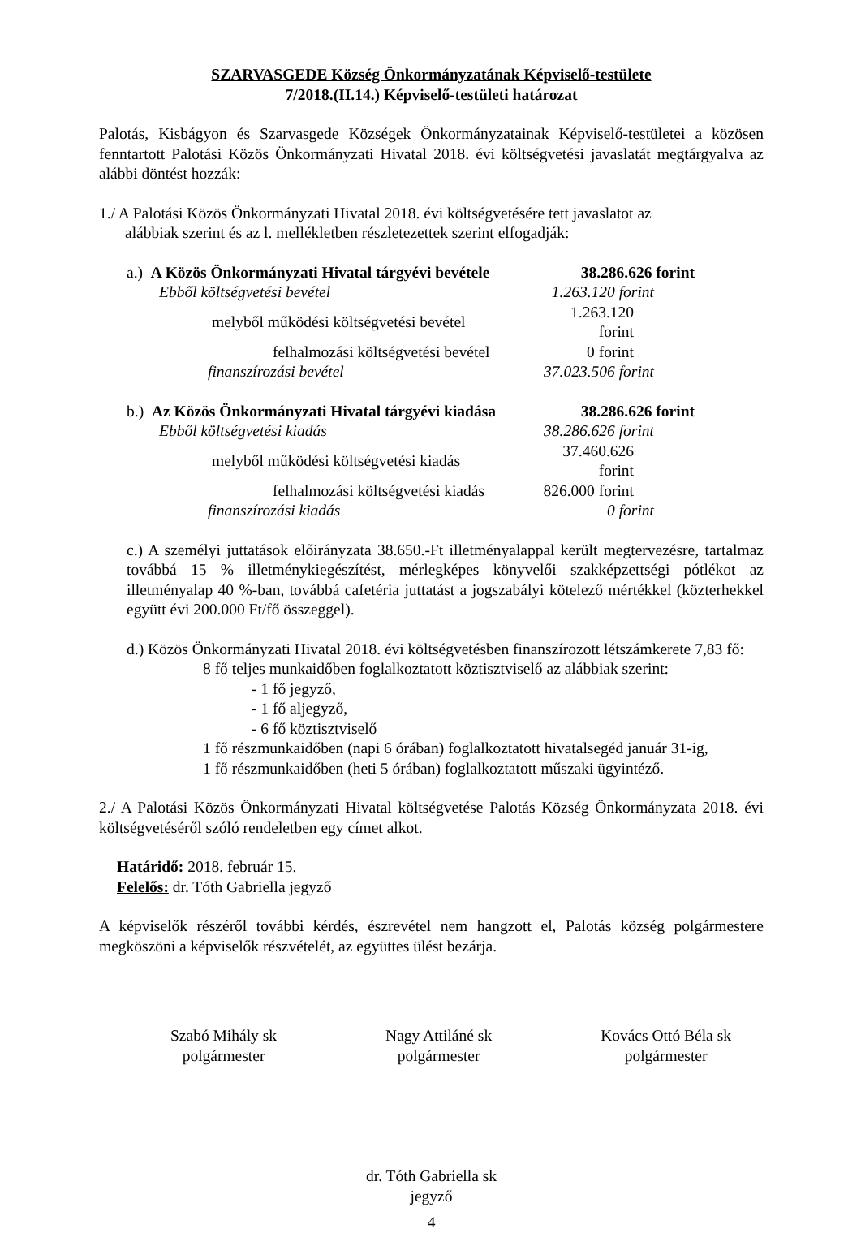SZARVASGEDE Község Önkormányzatának Képviselő-testülete
7/2018.(II.14.) Képviselő-testületi határozat
Palotás, Kisbágyon és Szarvasgede Községek Önkormányzatainak Képviselő-testületei a közösen fenntartott Palotási Közös Önkormányzati Hivatal 2018. évi költségvetési javaslatát megtárgyalva az alábbi döntést hozzák:
1./ A Palotási Közös Önkormányzati Hivatal 2018. évi költségvetésére tett javaslatot az
alábbiak szerint és az l. mellékletben részletezettek szerint elfogadják:
| a.) A Közös Önkormányzati Hivatal tárgyévi bevétele | 38.286.626 forint |
| Ebből költségvetési bevétel | 1.263.120 forint |
| melyből működési költségvetési bevétel | 1.263.120 forint |
| felhalmozási költségvetési bevétel | 0 forint |
| finanszírozási bevétel | 37.023.506 forint |
| b.) Az Közös Önkormányzati Hivatal tárgyévi kiadása | 38.286.626 forint |
| Ebből költségvetési kiadás | 38.286.626 forint |
| melyből működési költségvetési kiadás | 37.460.626 forint |
| felhalmozási költségvetési kiadás | 826.000 forint |
| finanszírozási kiadás | 0 forint |
c.) A személyi juttatások előirányzata 38.650.-Ft illetményalappal került megtervezésre, tartalmaz továbbá 15 % illetménykiegészítést, mérlegképes könyvelői szakképzettségi pótlékot az illetményalap 40 %-ban, továbbá cafetéria juttatást a jogszabályi kötelező mértékkel (közterhekkel együtt évi 200.000 Ft/fő összeggel).
d.) Közös Önkormányzati Hivatal 2018. évi költségvetésben finanszírozott létszámkerete 7,83 fő:
8 fő teljes munkaidőben foglalkoztatott köztisztviselő az alábbiak szerint:
- 1 fő jegyző,
- 1 fő aljegyző,
- 6 fő köztisztviselő
1 fő részmunkaidőben (napi 6 órában) foglalkoztatott hivatalsegéd január 31-ig,
1 fő részmunkaidőben (heti 5 órában) foglalkoztatott műszaki ügyintéző.
2./ A Palotási Közös Önkormányzati Hivatal költségvetése Palotás Község Önkormányzata 2018. évi költségvetéséről szóló rendeletben egy címet alkot.
Határidő: 2018. február 15.
Felelős: dr. Tóth Gabriella jegyző
A képviselők részéről további kérdés, észrevétel nem hangzott el, Palotás község polgármestere megköszöni a képviselők részvételét, az együttes ülést bezárja.
Szabó Mihály sk
polgármester
Nagy Attiláné sk
polgármester
Kovács Ottó Béla sk
polgármester
dr. Tóth Gabriella sk
jegyző
4